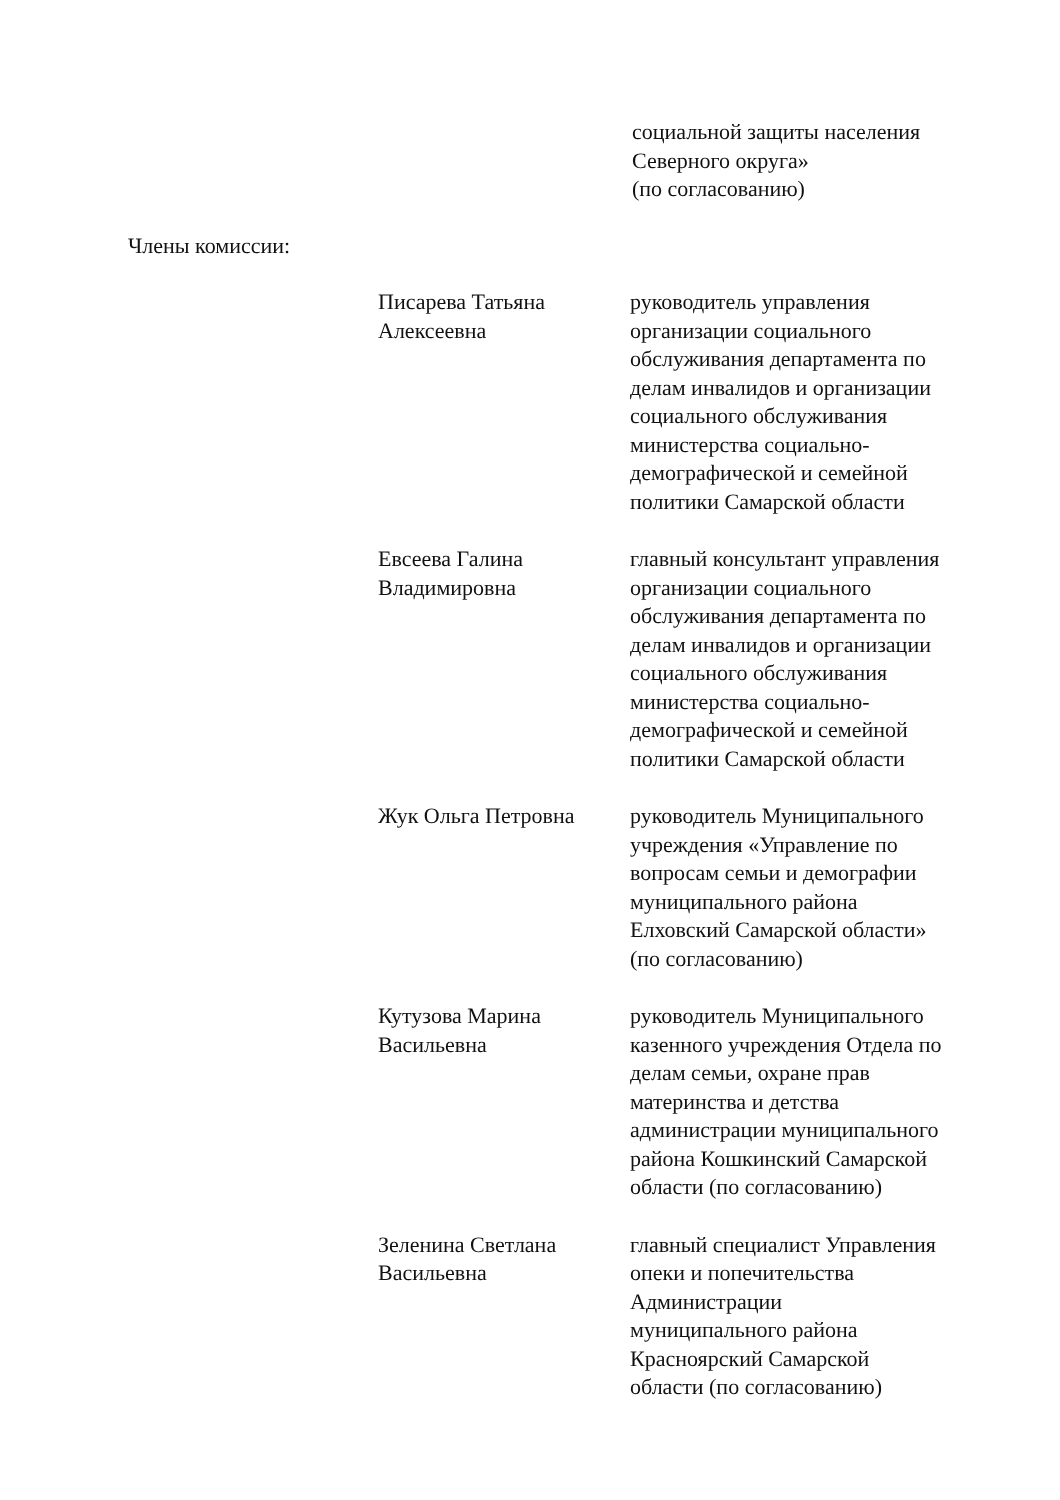социальной защиты населения
Северного округа»
(по согласованию)
Члены комиссии:
Писарева Татьяна
Алексеевна
руководитель управления
организации социального
обслуживания департамента по
делам инвалидов и организации
социального обслуживания
министерства социально-
демографической и семейной
политики Самарской области
Евсеева Галина
Владимировна
главный консультант управления
организации социального
обслуживания департамента по
делам инвалидов и организации
социального обслуживания
министерства социально-
демографической и семейной
политики Самарской области
Жук Ольга Петровна руководитель Муниципального
учреждения «Управление по
вопросам семьи и демографии
муниципального района
Елховский Самарской области»
(по согласованию)
Кутузова Марина
Васильевна
руководитель Муниципального
казенного учреждения Отдела по
делам семьи, охране прав
материнства и детства
администрации муниципального
района Кошкинский Самарской
области (по согласованию)
Зеленина Светлана
Васильевна
главный специалист Управления
опеки и попечительства
Администрации
муниципального района
Красноярский Самарской
области (по согласованию)